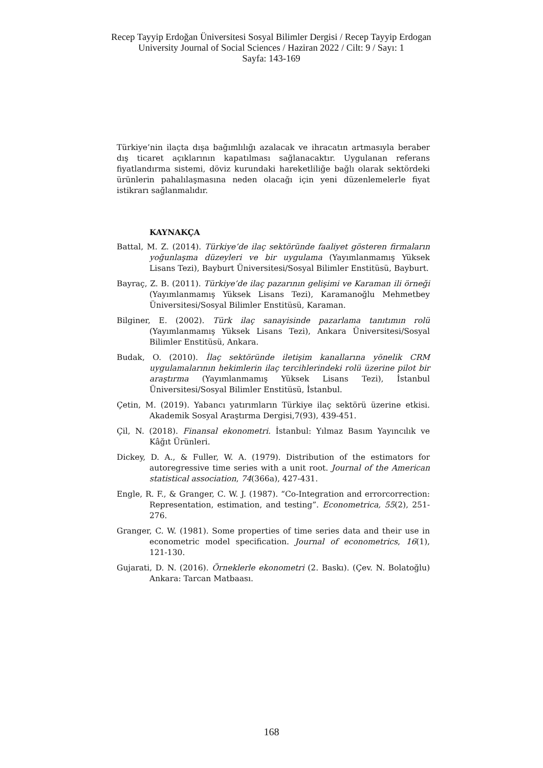Recep Tayyip Erdoğan Üniversitesi Sosyal Bilimler Dergisi / Recep Tayyip Erdogan University Journal of Social Sciences / Haziran 2022 / Cilt: 9 / Sayı: 1
Sayfa: 143-169
Türkiye’nin ilaçta dışa bağımlılığı azalacak ve ihracatın artmasıyla beraber dış ticaret açıklarının kapatılması sağlanacaktır. Uygulanan referans fiyatlandırma sistemi, döviz kurundaki hareketliliğe bağlı olarak sektördeki ürünlerin pahalılaşmasına neden olacağı için yeni düzenlemelerle fiyat istikrarı sağlanmalıdır.
KAYNAKÇA
Battal, M. Z. (2014). Türkiye’de ilaç sektöründe faaliyet gösteren firmaların yoğunlaşma düzeyleri ve bir uygulama (Yayımlanmamış Yüksek Lisans Tezi), Bayburt Üniversitesi/Sosyal Bilimler Enstitüsü, Bayburt.
Bayraç, Z. B. (2011). Türkiye’de ilaç pazarının gelişimi ve Karaman ili örneği (Yayımlanmamış Yüksek Lisans Tezi), Karamanoğlu Mehmetbey Üniversitesi/Sosyal Bilimler Enstitüsü, Karaman.
Bilginer, E. (2002). Türk ilaç sanayisinde pazarlama tanıtımın rolü (Yayımlanmamış Yüksek Lisans Tezi), Ankara Üniversitesi/Sosyal Bilimler Enstitüsü, Ankara.
Budak, O. (2010). İlaç sektöründe iletişim kanallarına yönelik CRM uygulamalarının hekimlerin ilaç tercihlerindeki rolü üzerine pilot bir araştırma (Yayımlanmamış Yüksek Lisans Tezi), İstanbul Üniversitesi/Sosyal Bilimler Enstitüsü, İstanbul.
Çetin, M. (2019). Yabancı yatırımların Türkiye ilaç sektörü üzerine etkisi. Akademik Sosyal Araştırma Dergisi,7(93), 439-451.
Çil, N. (2018). Finansal ekonometri. İstanbul: Yılmaz Basım Yayıncılık ve Kâğıt Ürünleri.
Dickey, D. A., & Fuller, W. A. (1979). Distribution of the estimators for autoregressive time series with a unit root. Journal of the American statistical association, 74(366a), 427-431.
Engle, R. F., & Granger, C. W. J. (1987). “Co-Integration and errorcorrection: Representation, estimation, and testing”. Econometrica, 55(2), 251-276.
Granger, C. W. (1981). Some properties of time series data and their use in econometric model specification. Journal of econometrics, 16(1), 121-130.
Gujarati, D. N. (2016). Örneklerle ekonometri (2. Baskı). (Çev. N. Bolatoğlu) Ankara: Tarcan Matbaası.
168